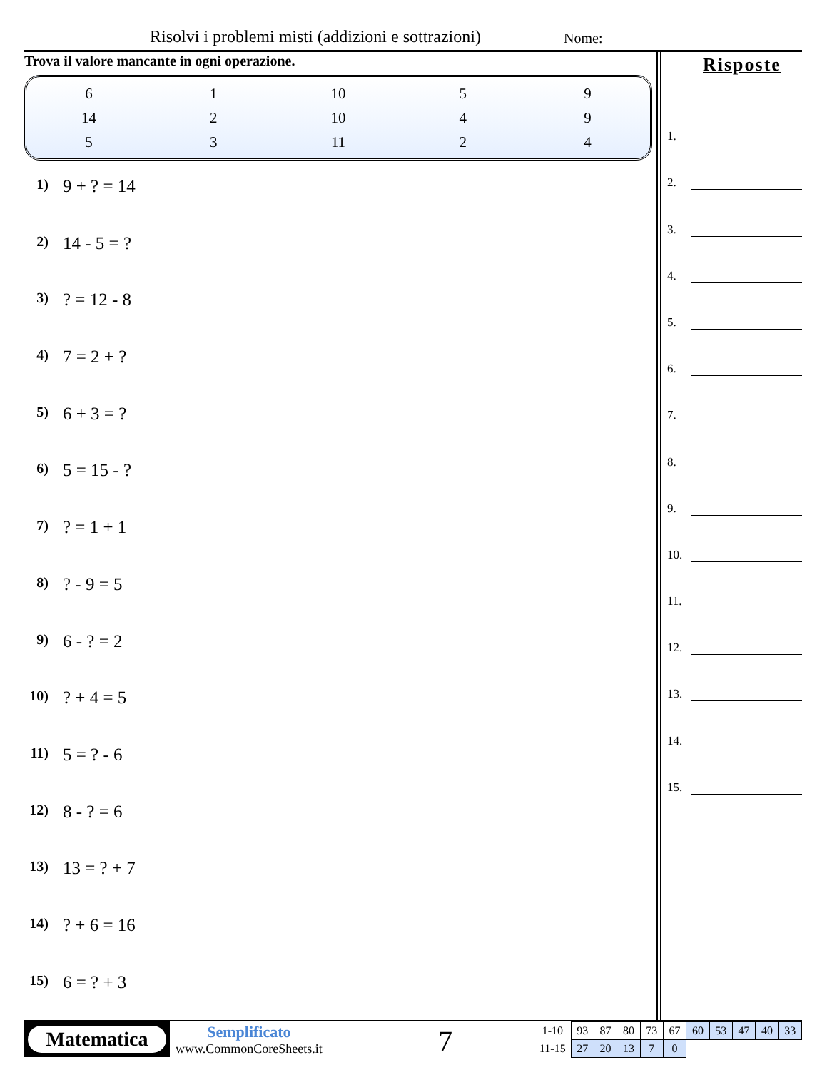Risolvi i problemi misti (addizioni e sottrazioni)
Nome:
Trova il valore mancante in ogni operazione.
| 6 | 1 | 10 | 5 | 9 |
| 14 | 2 | 10 | 4 | 9 |
| 5 | 3 | 11 | 2 | 4 |
1) 9 + ? = 14
2) 14 - 5 = ?
3)? = 12 - 8
4) 7 = 2 + ?
5) 6 + 3 = ?
6) 5 = 15 - ?
7)? = 1 + 1
8)? - 9 = 5
9) 6 - ? = 2
10)? + 4 = 5
11) 5 = ? - 6
12) 8 - ? = 6
13) 13 = ? + 7
14)? + 6 = 16
15) 6 = ? + 3
Risposte
1.
2.
3.
4.
5.
6.
7.
8.
9.
10.
11.
12.
13.
14.
15.
Matematica
Semplificato
www.CommonCoreSheets.it
7
| 1-10 | 93 | 87 | 80 | 73 | 67 | 60 | 53 | 47 | 40 | 33 |
| 11-15 | 27 | 20 | 13 | 7 | 0 | | | | | |